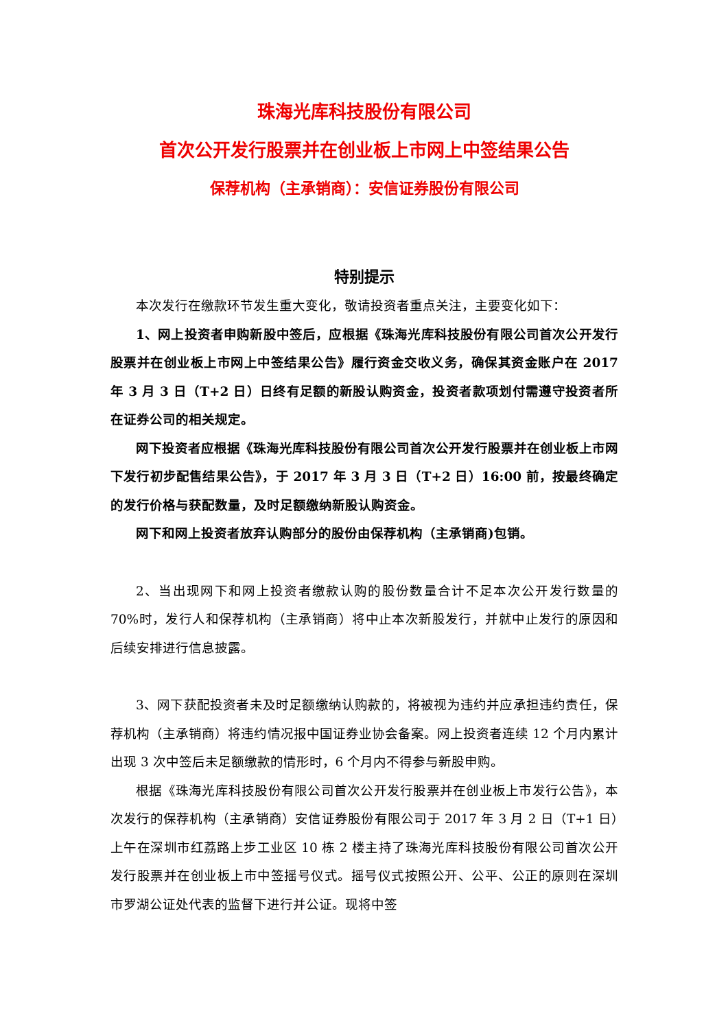珠海光库科技股份有限公司
首次公开发行股票并在创业板上市网上中签结果公告
保荐机构（主承销商）：安信证券股份有限公司
特别提示
本次发行在缴款环节发生重大变化，敬请投资者重点关注，主要变化如下：
1、网上投资者申购新股中签后，应根据《珠海光库科技股份有限公司首次公开发行股票并在创业板上市网上中签结果公告》履行资金交收义务，确保其资金账户在 2017 年 3 月 3 日（T+2 日）日终有足额的新股认购资金，投资者款项划付需遵守投资者所在证券公司的相关规定。
网下投资者应根据《珠海光库科技股份有限公司首次公开发行股票并在创业板上市网下发行初步配售结果公告》，于 2017 年 3 月 3 日（T+2 日）16:00 前，按最终确定的发行价格与获配数量，及时足额缴纳新股认购资金。
网下和网上投资者放弃认购部分的股份由保荐机构（主承销商)包销。
2、当出现网下和网上投资者缴款认购的股份数量合计不足本次公开发行数量的 70%时，发行人和保荐机构（主承销商）将中止本次新股发行，并就中止发行的原因和后续安排进行信息披露。
3、网下获配投资者未及时足额缴纳认购款的，将被视为违约并应承担违约责任，保荐机构（主承销商）将违约情况报中国证券业协会备案。网上投资者连续 12 个月内累计出现 3 次中签后未足额缴款的情形时，6 个月内不得参与新股申购。
根据《珠海光库科技股份有限公司首次公开发行股票并在创业板上市发行公告》，本次发行的保荐机构（主承销商）安信证券股份有限公司于 2017 年 3 月 2 日（T+1 日）上午在深圳市红荔路上步工业区 10 栋 2 楼主持了珠海光库科技股份有限公司首次公开发行股票并在创业板上市中签摇号仪式。摇号仪式按照公开、公平、公正的原则在深圳市罗湖公证处代表的监督下进行并公证。现将中签